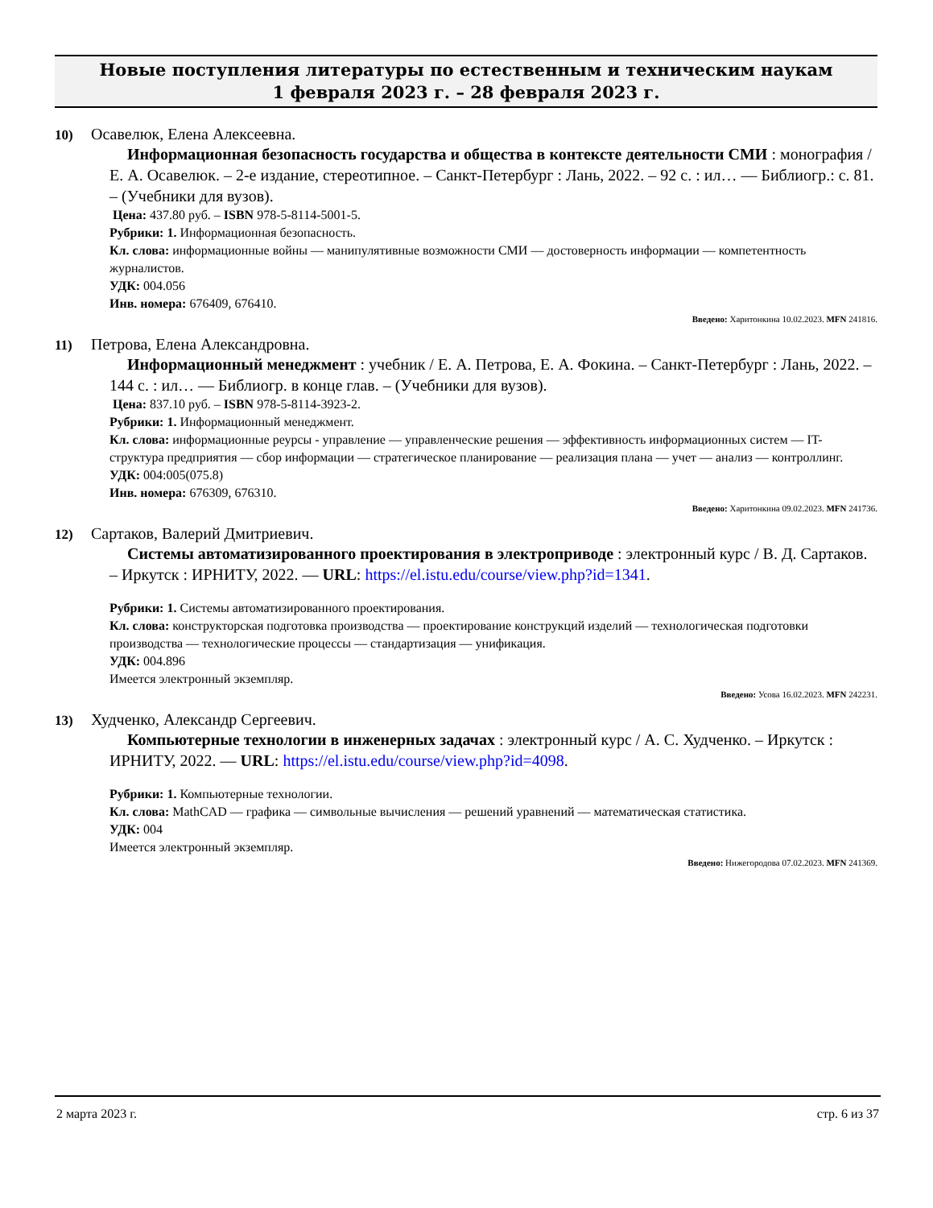Новые поступления литературы по естественным и техническим наукам
1 февраля 2023 г. – 28 февраля 2023 г.
10) Осавелюк, Елена Алексеевна.
Информационная безопасность государства и общества в контексте деятельности СМИ : монография / Е. А. Осавелюк. – 2-е издание, стереотипное. – Санкт-Петербург : Лань, 2022. – 92 с. : ил… — Библиогр.: с. 81. – (Учебники для вузов).
Цена: 437.80 руб. – ISBN 978-5-8114-5001-5.
Рубрики: 1. Информационная безопасность.
Кл. слова: информационные войны — манипулятивные возможности СМИ — достоверность информации — компетентность журналистов.
УДК: 004.056
Инв. номера: 676409, 676410.
Введено: Харитонкина 10.02.2023. MFN 241816.
11) Петрова, Елена Александровна.
Информационный менеджмент : учебник / Е. А. Петрова, Е. А. Фокина. – Санкт-Петербург : Лань, 2022. – 144 с. : ил… — Библиогр. в конце глав. – (Учебники для вузов).
Цена: 837.10 руб. – ISBN 978-5-8114-3923-2.
Рубрики: 1. Информационный менеджмент.
Кл. слова: информационные реурсы - управление — управленческие решения — эффективность информационных систем — IT- структура предприятия — сбор информации — стратегическое планирование — реализация плана — учет — анализ — контроллинг.
УДК: 004:005(075.8)
Инв. номера: 676309, 676310.
Введено: Харитонкина 09.02.2023. MFN 241736.
12) Сартаков, Валерий Дмитриевич.
Системы автоматизированного проектирования в электроприводе : электронный курс / В. Д. Сартаков. – Иркутск : ИРНИТУ, 2022. — URL: https://el.istu.edu/course/view.php?id=1341.
Рубрики: 1. Системы автоматизированного проектирования.
Кл. слова: конструкторская подготовка производства — проектирование конструкций изделий — технологическая подготовки производства — технологические процессы — стандартизация — унификация.
УДК: 004.896
Имеется электронный экземпляр.
Введено: Усова 16.02.2023. MFN 242231.
13) Худченко, Александр Сергеевич.
Компьютерные технологии в инженерных задачах : электронный курс / А. С. Худченко. – Иркутск : ИРНИТУ, 2022. — URL: https://el.istu.edu/course/view.php?id=4098.
Рубрики: 1. Компьютерные технологии.
Кл. слова: MathCAD — графика — символьные вычисления — решений уравнений — математическая статистика.
УДК: 004
Имеется электронный экземпляр.
Введено: Нижегородова 07.02.2023. MFN 241369.
2 марта 2023 г. стр. 6 из 37